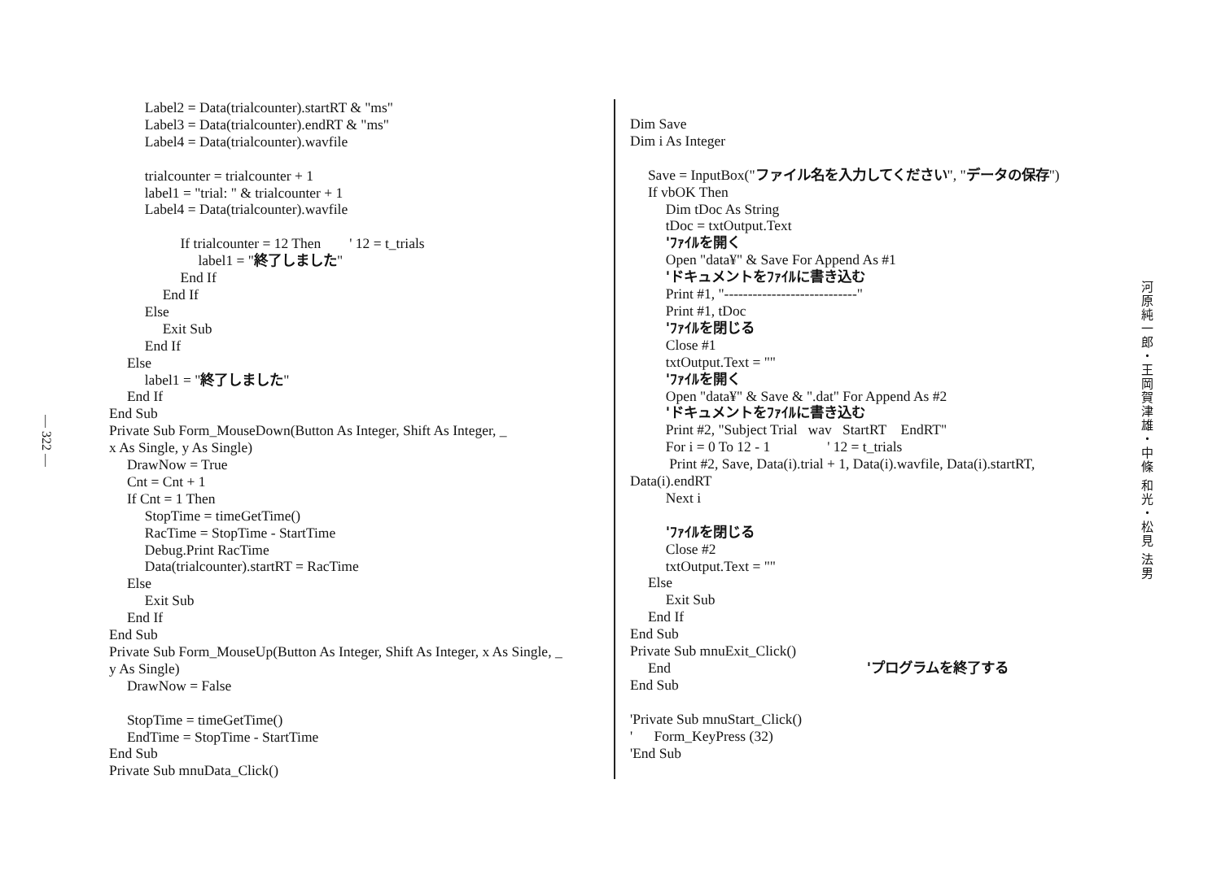— 322 —
Label2 = Data(trialcounter).startRT & "ms"
Label3 = Data(trialcounter).endRT & "ms"
Label4 = Data(trialcounter).wavfile
trialcounter = trialcounter + 1
label1 = "trial: " & trialcounter + 1
Label4 = Data(trialcounter).wavfile
If trialcounter = 12 Then ' 12 = t_trials
label1 = "終了しました"
End If
End If
Else
Exit Sub
End If
Else
label1 = "終了しました"
End If
End Sub
Private Sub Form_MouseDown(Button As Integer, Shift As Integer, _
x As Single, y As Single)
DrawNow = True
Cnt = Cnt + 1
If Cnt = 1 Then
StopTime = timeGetTime()
RacTime = StopTime - StartTime
Debug.Print RacTime
Data(trialcounter).startRT = RacTime
Else
Exit Sub
End If
End Sub
Private Sub Form_MouseUp(Button As Integer, Shift As Integer, x As Single, _
y As Single)
DrawNow = False
StopTime = timeGetTime()
EndTime = StopTime - StartTime
End Sub
Private Sub mnuData_Click()
Dim Save
Dim i As Integer
Save = InputBox("ファイル名を入力してください", "データの保存")
If vbOK Then
Dim tDoc As String
tDoc = txtOutput.Text
'ﾌｧｲﾙを開く
Open "data¥" & Save For Append As #1
'ドキュメントをﾌｧｲﾙに書き込む
Print #1, "----------------------------"
Print #1, tDoc
'ﾌｧｲﾙを閉じる
Close #1
txtOutput.Text = ""
'ﾌｧｲﾙを開く
Open "data¥" & Save & ".dat" For Append As #2
'ドキュメントをﾌｧｲﾙに書き込む
Print #2, "Subject Trial wav StartRT EndRT"
For i = 0 To 12 - 1 ' 12 = t_trials
Print #2, Save, Data(i).trial + 1, Data(i).wavfile, Data(i).startRT,
Data(i).endRT
Next i
'ﾌｧｲﾙを閉じる
Close #2
txtOutput.Text = ""
Else
Exit Sub
End If
End Sub
Private Sub mnuExit_Click()
End 'プログラムを終了する
End Sub
'Private Sub mnuStart_Click()
' Form_KeyPress (32)
'End Sub
河原純一郎・王岡賀津雄・中條 和光・松見 法男